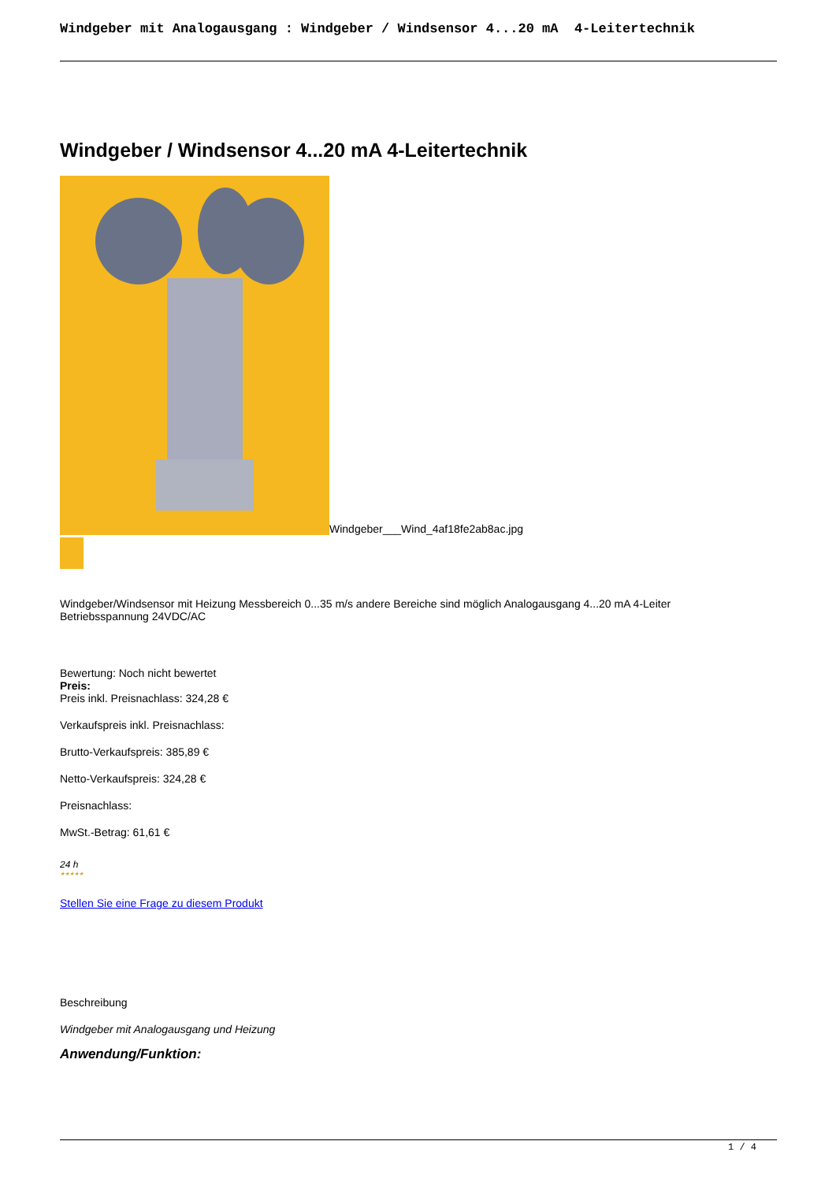Windgeber mit Analogausgang : Windgeber / Windsensor 4...20 mA 4-Leitertechnik
Windgeber / Windsensor 4...20 mA 4-Leitertechnik
Windgeber___Wind_4af18fe2ab8ac.jpg
Windgeber/Windsensor mit Heizung Messbereich 0...35 m/s andere Bereiche sind möglich Analogausgang 4...20 mA 4-Leiter
Betriebsspannung 24VDC/AC
Bewertung: Noch nicht bewertet
Preis:
Preis inkl. Preisnachlass: 324,28 €
Verkaufspreis inkl. Preisnachlass:
Brutto-Verkaufspreis: 385,89 €
Netto-Verkaufspreis: 324,28 €
Preisnachlass:
MwSt.-Betrag: 61,61 €
24 h
★★★★★
Stellen Sie eine Frage zu diesem Produkt
Beschreibung
Windgeber mit Analogausgang und Heizung
Anwendung/Funktion:
1 / 4